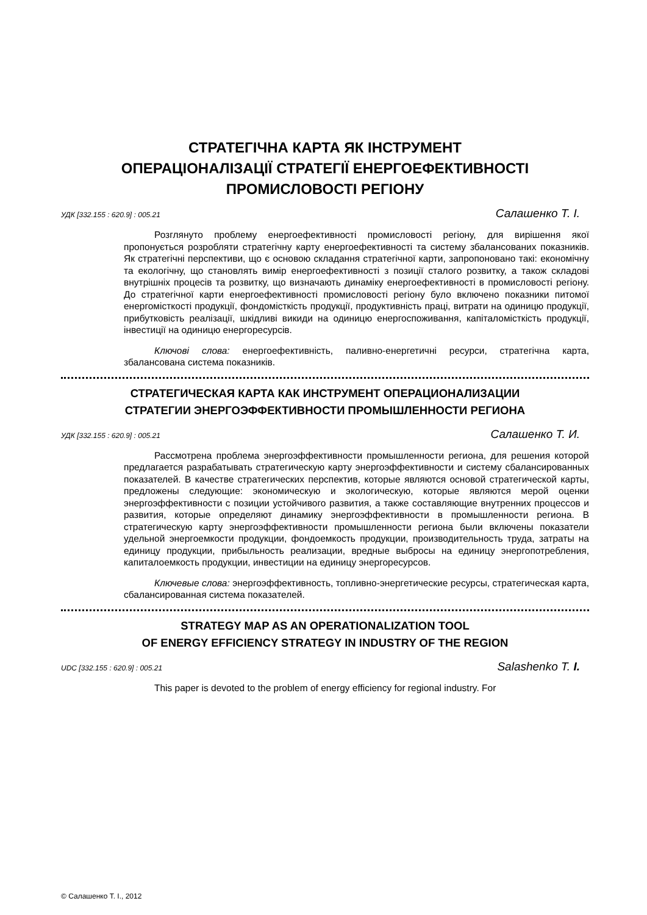СТРАТЕГІЧНА КАРТА ЯК ІНСТРУМЕНТ
ОПЕРАЦІОНАЛІЗАЦІЇ СТРАТЕГІЇ ЕНЕРГОЕФЕКТИВНОСТІ
ПРОМИСЛОВОСТІ РЕГІОНУ
УДК [332.155 : 620.9] : 005.21 Салашенко Т. І.
Розглянуто проблему енергоефективності промисловості регіону, для вирішення якої пропонується розробляти стратегічну карту енергоефективності та систему збалансованих показників. Як стратегічні перспективи, що є основою складання стратегічної карти, запропоновано такі: економічну та екологічну, що становлять вимір енергоефективності з позиції сталого розвитку, а також складові внутрішніх процесів та розвитку, що визначають динаміку енергоефективності в промисловості регіону. До стратегічної карти енергоефективності промисловості регіону було включено показники питомої енергомісткості продукції, фондомісткість продукції, продуктивність праці, витрати на одиницю продукції, прибутковість реалізації, шкідливі викиди на одиницю енергоспоживання, капіталомісткість продукції, інвестиції на одиницю енергоресурсів.
Ключові слова: енергоефективність, паливно-енергетичні ресурси, стратегічна карта, збалансована система показників.
СТРАТЕГИЧЕСКАЯ КАРТА КАК ИНСТРУМЕНТ ОПЕРАЦИОНАЛИЗАЦИИ
СТРАТЕГИИ ЭНЕРГОЭФФЕКТИВНОСТИ ПРОМЫШЛЕННОСТИ РЕГИОНА
УДК [332.155 : 620.9] : 005.21 Салашенко Т. И.
Рассмотрена проблема энергоэффективности промышленности региона, для решения которой предлагается разрабатывать стратегическую карту энергоэффектив­ности и систему сбалансированных показателей. В качестве стратегических перспектив, которые являются основой стратегической карты, предложены следующие: экономическую и экологическую, которые являются мерой оценки энергоэффективности с позиции устойчивого развития, а также составляющие внутренних процессов и развития, которые определяют динамику энергоэффективности в промышленности региона. В стратегическую карту энергоэффективности промышленности региона были включены показатели удельной энергоемкости продукции, фондоемкость продукции, производительность труда, затраты на единицу продукции, прибыльность реализации, вредные выбросы на единицу энергопотребления, капиталоемкость продукции, инвестиции на единицу энергоресурсов.
Ключевые слова: энергоэффективность, топливно-энергетические ресурсы, стратегическая карта, сбалансированная система показателей.
STRATEGY MAP AS AN OPERATIONALIZATION TOOL
OF ENERGY EFFICIENCY STRATEGY IN INDUSTRY OF THE REGION
UDC [332.155 : 620.9] : 005.21 Salashenko T. I.
This paper is devoted to the problem of energy efficiency for regional industry. For
© Салашенко Т. І., 2012